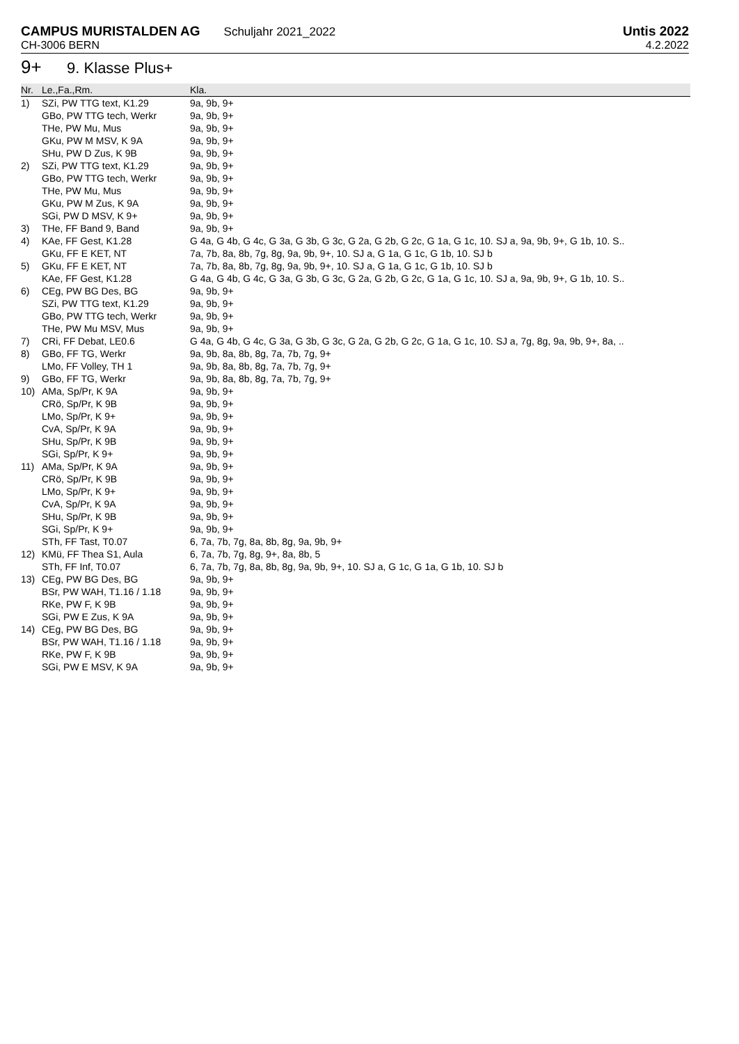CAMPUS MURISTALDEN AG Schuljahr 2021_2022 Untis 2022
CH-3006 BERN 4.2.2022
9+ 9. Klasse Plus+
| Nr. | Le.,Fa.,Rm. | Kla. |
| --- | --- | --- |
| 1) | SZi, PW TTG text, K1.29 | 9a, 9b, 9+ |
| | GBo, PW TTG tech, Werkr | 9a, 9b, 9+ |
| | THe, PW Mu, Mus | 9a, 9b, 9+ |
| | GKu, PW M MSV, K 9A | 9a, 9b, 9+ |
| | SHu, PW D Zus, K 9B | 9a, 9b, 9+ |
| 2) | SZi, PW TTG text, K1.29 | 9a, 9b, 9+ |
| | GBo, PW TTG tech, Werkr | 9a, 9b, 9+ |
| | THe, PW Mu, Mus | 9a, 9b, 9+ |
| | GKu, PW M Zus, K 9A | 9a, 9b, 9+ |
| | SGi, PW D MSV, K 9+ | 9a, 9b, 9+ |
| 3) | THe, FF Band 9, Band | 9a, 9b, 9+ |
| 4) | KAe, FF Gest, K1.28 | G 4a, G 4b, G 4c, G 3a, G 3b, G 3c, G 2a, G 2b, G 2c, G 1a, G 1c, 10. SJ a, 9a, 9b, 9+, G 1b, 10. S.. |
| | GKu, FF E KET, NT | 7a, 7b, 8a, 8b, 7g, 8g, 9a, 9b, 9+, 10. SJ a, G 1a, G 1c, G 1b, 10. SJ b |
| 5) | GKu, FF E KET, NT | 7a, 7b, 8a, 8b, 7g, 8g, 9a, 9b, 9+, 10. SJ a, G 1a, G 1c, G 1b, 10. SJ b |
| | KAe, FF Gest, K1.28 | G 4a, G 4b, G 4c, G 3a, G 3b, G 3c, G 2a, G 2b, G 2c, G 1a, G 1c, 10. SJ a, 9a, 9b, 9+, G 1b, 10. S.. |
| 6) | CEg, PW BG Des, BG | 9a, 9b, 9+ |
| | SZi, PW TTG text, K1.29 | 9a, 9b, 9+ |
| | GBo, PW TTG tech, Werkr | 9a, 9b, 9+ |
| | THe, PW Mu MSV, Mus | 9a, 9b, 9+ |
| 7) | CRi, FF Debat, LE0.6 | G 4a, G 4b, G 4c, G 3a, G 3b, G 3c, G 2a, G 2b, G 2c, G 1a, G 1c, 10. SJ a, 7g, 8g, 9a, 9b, 9+, 8a, .. |
| 8) | GBo, FF TG, Werkr | 9a, 9b, 8a, 8b, 8g, 7a, 7b, 7g, 9+ |
| | LMo, FF Volley, TH 1 | 9a, 9b, 8a, 8b, 8g, 7a, 7b, 7g, 9+ |
| 9) | GBo, FF TG, Werkr | 9a, 9b, 8a, 8b, 8g, 7a, 7b, 7g, 9+ |
| 10) | AMa, Sp/Pr, K 9A | 9a, 9b, 9+ |
| | CRö, Sp/Pr, K 9B | 9a, 9b, 9+ |
| | LMo, Sp/Pr, K 9+ | 9a, 9b, 9+ |
| | CvA, Sp/Pr, K 9A | 9a, 9b, 9+ |
| | SHu, Sp/Pr, K 9B | 9a, 9b, 9+ |
| | SGi, Sp/Pr, K 9+ | 9a, 9b, 9+ |
| 11) | AMa, Sp/Pr, K 9A | 9a, 9b, 9+ |
| | CRö, Sp/Pr, K 9B | 9a, 9b, 9+ |
| | LMo, Sp/Pr, K 9+ | 9a, 9b, 9+ |
| | CvA, Sp/Pr, K 9A | 9a, 9b, 9+ |
| | SHu, Sp/Pr, K 9B | 9a, 9b, 9+ |
| | SGi, Sp/Pr, K 9+ | 9a, 9b, 9+ |
| | STh, FF Tast, T0.07 | 6, 7a, 7b, 7g, 8a, 8b, 8g, 9a, 9b, 9+ |
| 12) | KMü, FF Thea S1, Aula | 6, 7a, 7b, 7g, 8g, 9+, 8a, 8b, 5 |
| | STh, FF Inf, T0.07 | 6, 7a, 7b, 7g, 8a, 8b, 8g, 9a, 9b, 9+, 10. SJ a, G 1c, G 1a, G 1b, 10. SJ b |
| 13) | CEg, PW BG Des, BG | 9a, 9b, 9+ |
| | BSr, PW WAH, T1.16 / 1.18 | 9a, 9b, 9+ |
| | RKe, PW F, K 9B | 9a, 9b, 9+ |
| | SGi, PW E Zus, K 9A | 9a, 9b, 9+ |
| 14) | CEg, PW BG Des, BG | 9a, 9b, 9+ |
| | BSr, PW WAH, T1.16 / 1.18 | 9a, 9b, 9+ |
| | RKe, PW F, K 9B | 9a, 9b, 9+ |
| | SGi, PW E MSV, K 9A | 9a, 9b, 9+ |